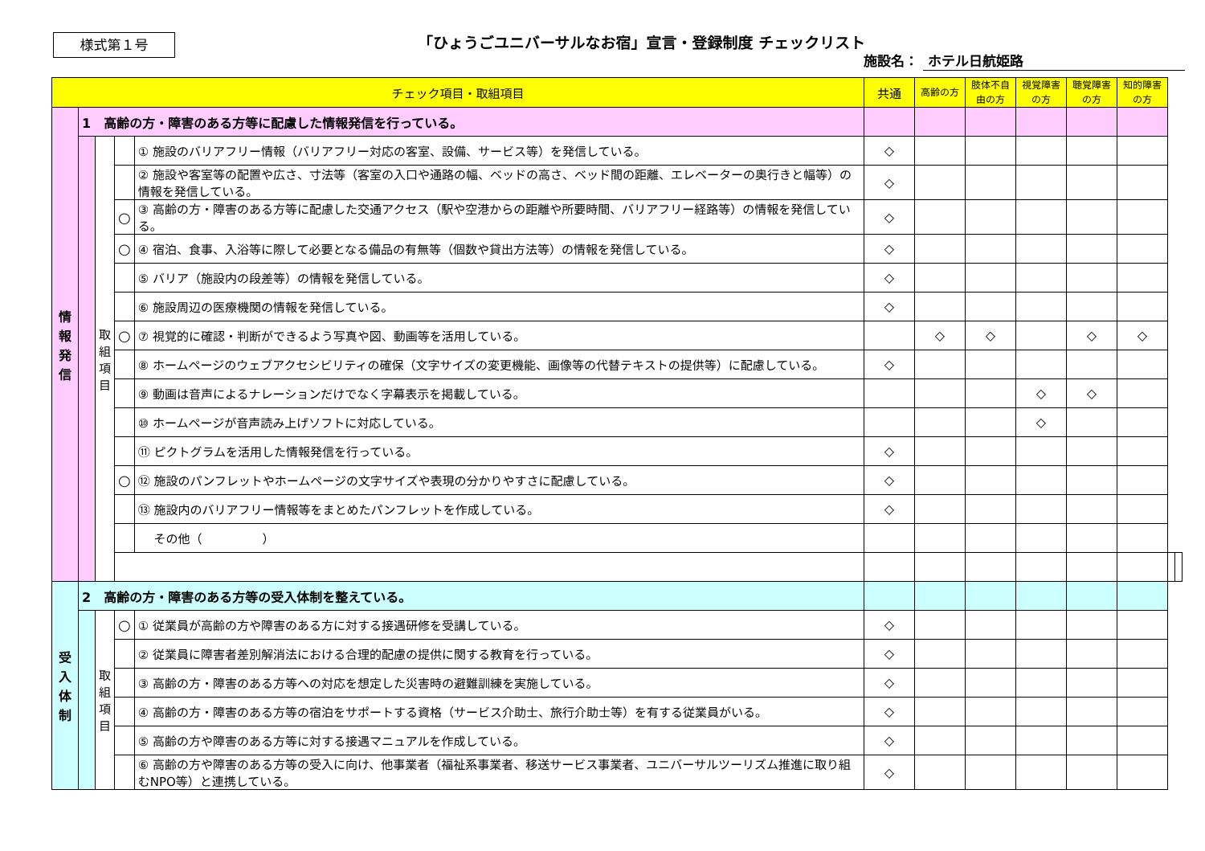様式第１号
「ひょうごユニバーサルなお宿」宣言・登録制度 チェックリスト
施設名： ホテル日航姫路
| チェック項目・取組項目 | | | | | 共通 | 高齢の方 | 肢体不自 由の方 | 視覚障害 の方 | 聴覚障害 の方 | 知的障害 の方 | | |
| --- | --- | --- | --- | --- | --- | --- | --- | --- | --- | --- | --- | --- |
| 情 報 発 信 | 1 高齢の方・障害のある方等に配慮した情報発信を行っている。 | | | | | | | | | | | |
| | | 取 組 項 目 | | ① 施設のバリアフリー情報（バリアフリー対応の客室、設備、サービス等）を発信している。 | ◇ | | | | | | | |
| | | | | ② 施設や客室等の配置や広さ、寸法等（客室の入口や通路の幅、ベッドの高さ、ベッド間の距離、エレベーターの奥行きと幅等）の情報を発信している。 | ◇ | | | | | | | |
| | | | ○ | ③ 高齢の方・障害のある方等に配慮した交通アクセス（駅や空港からの距離や所要時間、バリアフリー経路等）の情報を発信している。 | ◇ | | | | | | | |
| | | | ○ | ④ 宿泊、食事、入浴等に際して必要となる備品の有無等（個数や貸出方法等）の情報を発信している。 | ◇ | | | | | | | |
| | | | | ⑤ バリア（施設内の段差等）の情報を発信している。 | ◇ | | | | | | | |
| | | | | ⑥ 施設周辺の医療機関の情報を発信している。 | ◇ | | | | | | | |
| | | | ○ | ⑦ 視覚的に確認・判断ができるよう写真や図、動画等を活用している。 | | ◇ | ◇ | | ◇ | ◇ | | |
| | | | | ⑧ ホームページのウェブアクセシビリティの確保（文字サイズの変更機能、画像等の代替テキストの提供等）に配慮している。 | ◇ | | | | | | | |
| | | | | ⑨ 動画は音声によるナレーションだけでなく字幕表示を掲載している。 | | | | ◇ | ◇ | | | |
| | | | | ⑩ ホームページが音声読み上げソフトに対応している。 | | | | ◇ | | | | |
| | | | | ⑪ ピクトグラムを活用した情報発信を行っている。 | ◇ | | | | | | | |
| | | | ○ | ⑫ 施設のパンフレットやホームページの文字サイズや表現の分かりやすさに配慮している。 | ◇ | | | | | | | |
| | | | | ⑬ 施設内のバリアフリー情報等をまとめたパンフレットを作成している。 | ◇ | | | | | | | |
| | | | | その他（ ） | | | | | | | | |
| 受 入 体 制 | 2 高齢の方・障害のある方等の受入体制を整えている。 | | | | | | | | | | | |
| | | 取 組 項 目 | ○ | ① 従業員が高齢の方や障害のある方に対する接遇研修を受講している。 | ◇ | | | | | | | |
| | | | | ② 従業員に障害者差別解消法における合理的配慮の提供に関する教育を行っている。 | ◇ | | | | | | | |
| | | | | ③ 高齢の方・障害のある方等への対応を想定した災害時の避難訓練を実施している。 | ◇ | | | | | | | |
| | | | | ④ 高齢の方・障害のある方等の宿泊をサポートする資格（サービス介助士、旅行介助士等）を有する従業員がいる。 | ◇ | | | | | | | |
| | | | | ⑤ 高齢の方や障害のある方等に対する接遇マニュアルを作成している。 | ◇ | | | | | | | |
| | | | | ⑥ 高齢の方や障害のある方等の受入に向け、他事業者（福祉系事業者、移送サービス事業者、ユニバーサルツーリズム推進に取り組むNPO等）と連携している。 | ◇ | | | | | | | |